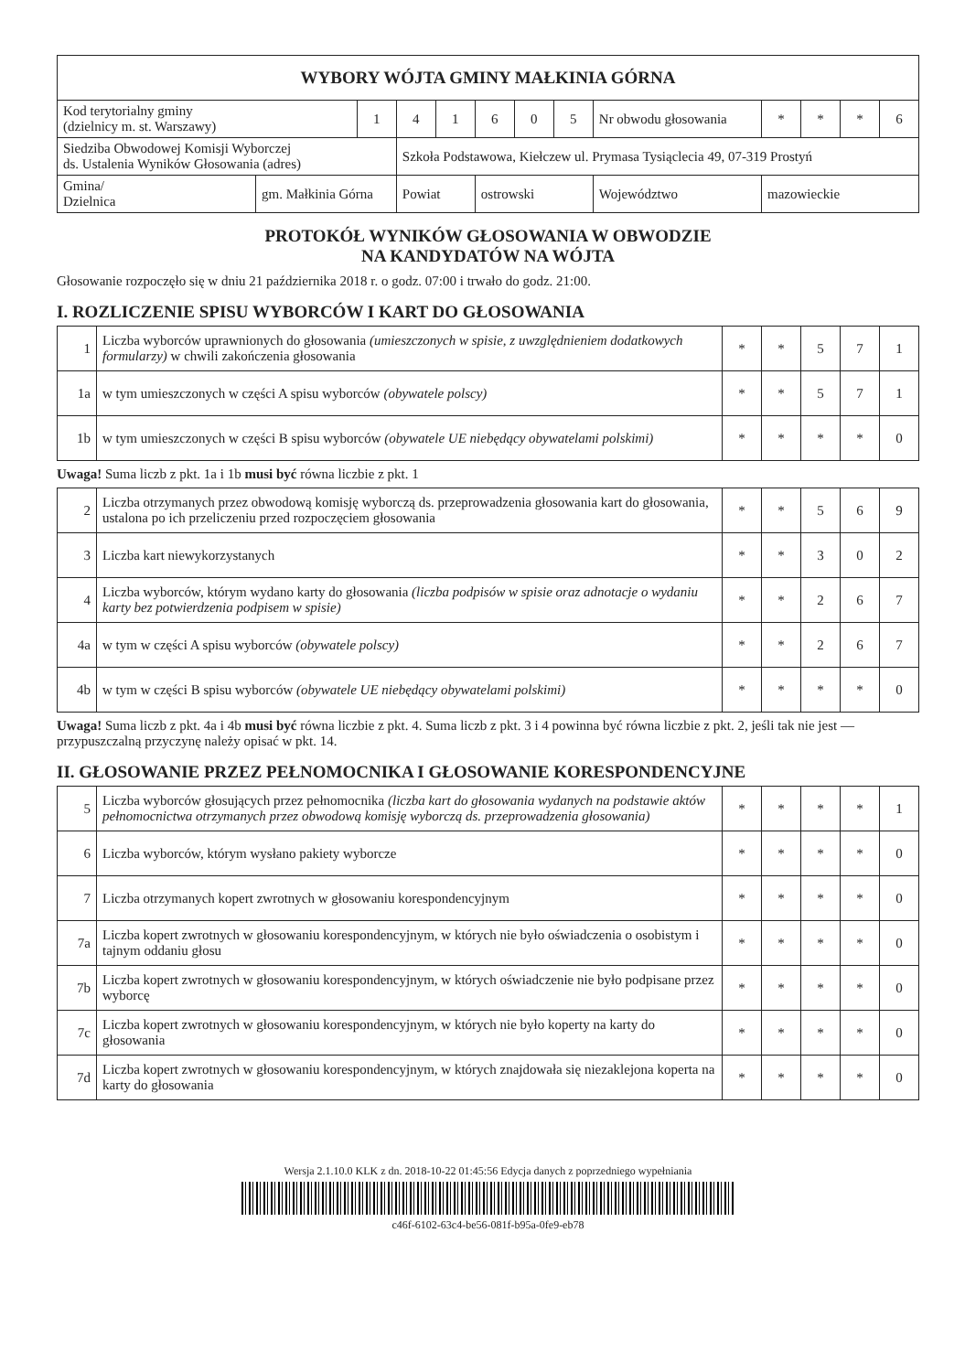| WYBORY WÓJTA GMINY MAŁKINIA GÓRNA | | | | | | | | | | | | | |
| Kod terytorialny gminy (dzielnicy m. st. Warszawy) | | 1 | 4 | 1 | 6 | 0 | 5 | Nr obwodu głosowania | | * | * | * | 6 |
| Siedziba Obwodowej Komisji Wyborczej ds. Ustalenia Wyników Głosowania (adres) | | | Szkoła Podstawowa, Kiełczew ul. Prymasa Tysiąclecia 49, 07-319 Prostyń | | | | | | | | | | |
| Gmina/ Dzielnica | gm. Małkinia Górna | | Powiat | | ostrowski | | | | Województwo | mazowieckie | | | |
PROTOKÓŁ WYNIKÓW GŁOSOWANIA W OBWODZIE
NA KANDYDATÓW NA WÓJTA
Głosowanie rozpoczęło się w dniu 21 października 2018 r. o godz. 07:00 i trwało do godz. 21:00.
I. ROZLICZENIE SPISU WYBORCÓW I KART DO GŁOSOWANIA
| 1 | Liczba wyborców uprawnionych do głosowania (umieszczonych w spisie, z uwzględnieniem dodatkowych formularzy) w chwili zakończenia głosowania | * | * | 5 | 7 | 1 |
| 1a | w tym umieszczonych w części A spisu wyborców (obywatele polscy) | * | * | 5 | 7 | 1 |
| 1b | w tym umieszczonych w części B spisu wyborców (obywatele UE niebędący obywatelami polskimi) | * | * | * | * | 0 |
Uwaga! Suma liczb z pkt. 1a i 1b musi być równa liczbie z pkt. 1
| 2 | Liczba otrzymanych przez obwodową komisję wyborczą ds. przeprowadzenia głosowania kart do głosowania, ustalona po ich przeliczeniu przed rozpoczęciem głosowania | * | * | 5 | 6 | 9 |
| 3 | Liczba kart niewykorzystanych | * | * | 3 | 0 | 2 |
| 4 | Liczba wyborców, którym wydano karty do głosowania (liczba podpisów w spisie oraz adnotacje o wydaniu karty bez potwierdzenia podpisem w spisie) | * | * | 2 | 6 | 7 |
| 4a | w tym w części A spisu wyborców (obywatele polscy) | * | * | 2 | 6 | 7 |
| 4b | w tym w części B spisu wyborców (obywatele UE niebędący obywatelami polskimi) | * | * | * | * | 0 |
Uwaga! Suma liczb z pkt. 4a i 4b musi być równa liczbie z pkt. 4. Suma liczb z pkt. 3 i 4 powinna być równa liczbie z pkt. 2, jeśli tak nie jest — przypuszczalną przyczynę należy opisać w pkt. 14.
II. GŁOSOWANIE PRZEZ PEŁNOMOCNIKA I GŁOSOWANIE KORESPONDENCYJNE
| 5 | Liczba wyborców głosujących przez pełnomocnika (liczba kart do głosowania wydanych na podstawie aktów pełnomocnictwa otrzymanych przez obwodową komisję wyborczą ds. przeprowadzenia głosowania) | * | * | * | * | 1 |
| 6 | Liczba wyborców, którym wysłano pakiety wyborcze | * | * | * | * | 0 |
| 7 | Liczba otrzymanych kopert zwrotnych w głosowaniu korespondencyjnym | * | * | * | * | 0 |
| 7a | Liczba kopert zwrotnych w głosowaniu korespondencyjnym, w których nie było oświadczenia o osobistym i tajnym oddaniu głosu | * | * | * | * | 0 |
| 7b | Liczba kopert zwrotnych w głosowaniu korespondencyjnym, w których oświadczenie nie było podpisane przez wyborcę | * | * | * | * | 0 |
| 7c | Liczba kopert zwrotnych w głosowaniu korespondencyjnym, w których nie było koperty na karty do głosowania | * | * | * | * | 0 |
| 7d | Liczba kopert zwrotnych w głosowaniu korespondencyjnym, w których znajdowała się niezaklejona koperta na karty do głosowania | * | * | * | * | 0 |
Wersja 2.1.10.0 KLK z dn. 2018-10-22 01:45:56 Edycja danych z poprzedniego wypełniania
c46f-6102-63c4-be56-081f-b95a-0fe9-eb78